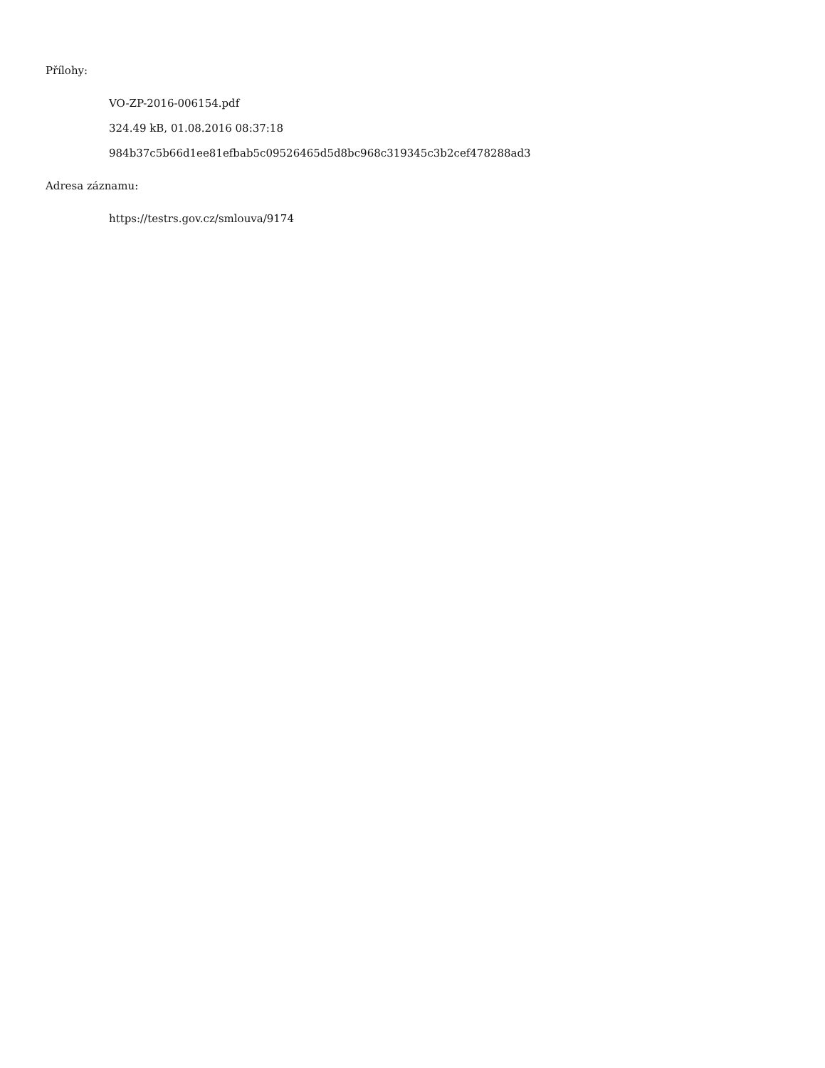Přílohy:
VO-ZP-2016-006154.pdf
324.49 kB, 01.08.2016 08:37:18
984b37c5b66d1ee81efbab5c09526465d5d8bc968c319345c3b2cef478288ad3
Adresa záznamu:
https://testrs.gov.cz/smlouva/9174